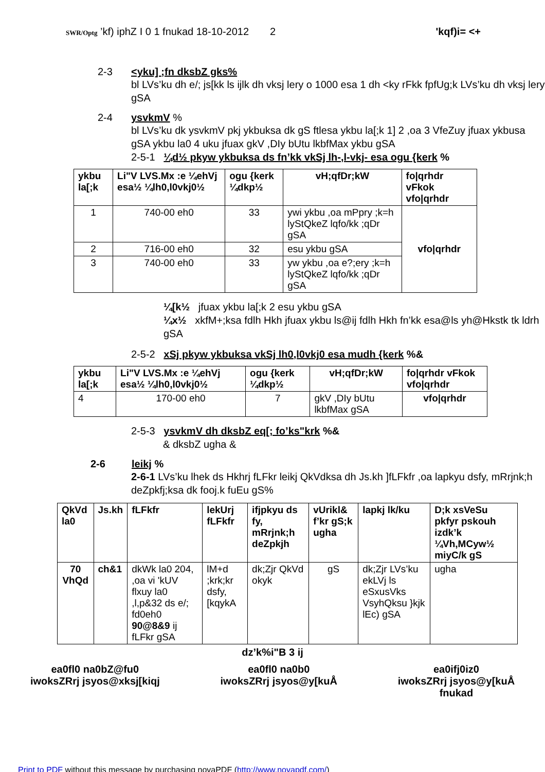2
SWR/Optg ’kf) iphZ I 0 1 fnukad 18-10-2012
'kqf)i= <+
2-3 <yku] ;fn dksbZ gks%
bl LVs’ku dh e/; js[kk ls ijlk dh vksj lery o 1000 esa 1 dh <ky rFkk fpfUg;k LVs’ku dh vksj lery gSA
2-4 ysvkmV %
bl LVs’ku dk ysvkmV pkj ykbuksa dk gS ftlesa ykbu la[;k 1] 2 ,oa 3 VfeZuy jfuax ykbusa gSA ykbu la0 4 uku jfuax gkV ,DIy bUtu lkbfMax ykbu gSA
2-5-1 ¼d½ pkyw ykbuksa ds fn’kk vkSj lh-,l-vkj- esa ogu {kerk %
| ykbu la[;k | Li"V LVS.Mx :e ¼ehVj esa½ ¼lh0,l0vkj0½ | ogu {kerk ¼dkp½ | vH;qfDr;kW | fo/qrhdr vFkok vfo/qrhdr |
| --- | --- | --- | --- | --- |
| 1 | 740-00 eh0 | 33 | ywi ykbu ,oa mPpry ;k=h lyStQkeZ lqfo/kk ;qDr gSA | vfo/qrhdr |
| 2 | 716-00 eh0 | 32 | esu ykbu gSA | |
| 3 | 740-00 eh0 | 33 | yw ykbu ,oa e?;ery ;k=h lyStQkeZ lqfo/kk ;qDr gSA | |
¼[k½ jfuax ykbu la[;k 2 esu ykbu gSA
¼x½ xkfM+;ksa fdlh Hkh jfuax ykbu ls@ij fdlh Hkh fn’kk esa@ls yh@Hkstk tk ldrh gSA
2-5-2 xSj pkyw ykbuksa vkSj lh0,l0vkj0 esa mudh {kerk %&
| ykbu la[;k | Li"V LVS.Mx :e ¼ehVj esa½ ¼lh0,l0vkj0½ | ogu {kerk ¼dkp½ | vH;qfDr;kW | fo/qrhdr vFkok vfo/qrhdr |
| --- | --- | --- | --- | --- |
| 4 | 170-00 eh0 | 7 | gkV ,DIy bUtu lkbfMax gSA | vfo/qrhdr |
2-5-3 ysvkmV dh dksbZ eq[; fo’ks"krk %&
& dksbZ ugha &
2-6 leikj %
2-6-1 LVs’ku lhek ds Hkhrj fLFkr leikj QkVdksa dh Js.kh ]fLFkfr ,oa lapkyu dsfy, mRrjnk;h deZpkfj;ksa dk fooj.k fuEu gS%
| QkVd la0 | Js.kh | fLFkfr | lekUrj fLFkfr | ifjpkyu ds fy, mRrjnk;h deZpkjh | vUrikl& f’kr gS;k ugha | lapkj lk/ku | D;k xsVeSu pkfyr pskouh izdk’k ¼Vh,MCyw½ miyC/k gS |
| --- | --- | --- | --- | --- | --- | --- | --- |
| 70 VhQd | ch&1 | dkWk la0 204, ,oa vi 'kUV flxuy la0 ,l,p&32 ds e/; fd0eh0 90@8&9 ij fLFkr gSA | lM+d ;krk;kr dsfy, [kqykA | dk;Zjr QkVd okyk | gS | dk;Zjr LVs’ku ekLVj ls eSxusVks VsyhQksu }kjk lEc) gSA | ugha |
dz’k%i"B 3 ij
ea0fl0 na0bZ@fu0
iwoksZRrj jsyos@xksj[kiqj
ea0fl0 na0b0
iwoksZRrj jsyos@y[kuÅ
ea0ifj0iz0
iwoksZRrj jsyos@y[kuÅ
fnukad
Print to PDF without this message by purchasing novaPDF (http://www.novapdf.com/)